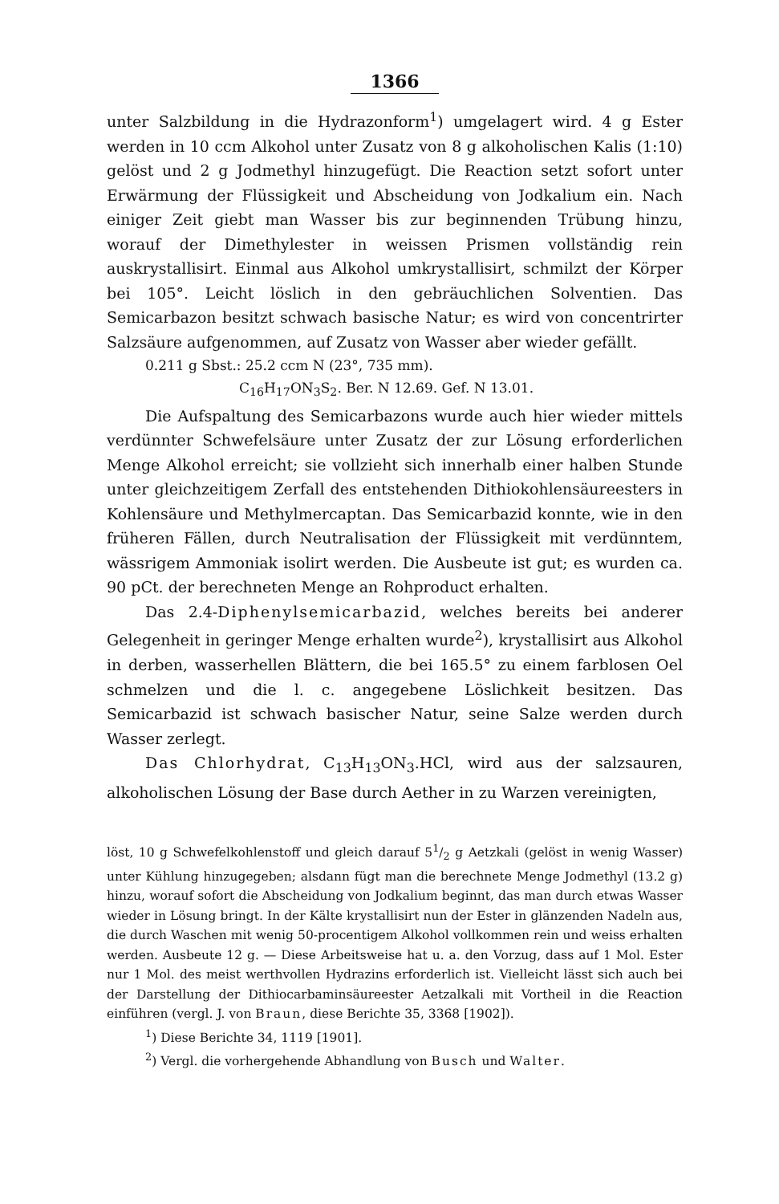1366
unter Salzbildung in die Hydrazonform<sup>1</sup>) umgelagert wird. 4 g Ester werden in 10 ccm Alkohol unter Zusatz von 8 g alkoholischen Kalis (1:10) gelöst und 2 g Jodmethyl hinzugefügt. Die Reaction setzt sofort unter Erwärmung der Flüssigkeit und Abscheidung von Jodkalium ein. Nach einiger Zeit giebt man Wasser bis zur beginnenden Trübung hinzu, worauf der Dimethylester in weissen Prismen vollständig rein auskrystallisirt. Einmal aus Alkohol umkrystallisirt, schmilzt der Körper bei 105°. Leicht löslich in den gebräuchlichen Solventien. Das Semicarbazon besitzt schwach basische Natur; es wird von concentrirter Salzsäure aufgenommen, auf Zusatz von Wasser aber wieder gefällt.
0.211 g Sbst.: 25.2 ccm N (23°, 735 mm).
C<sub>16</sub>H<sub>17</sub>ON<sub>3</sub>S<sub>2</sub>. Ber. N 12.69. Gef. N 13.01.
Die Aufspaltung des Semicarbazons wurde auch hier wieder mittels verdünnter Schwefelsäure unter Zusatz der zur Lösung erforderlichen Menge Alkohol erreicht; sie vollzieht sich innerhalb einer halben Stunde unter gleichzeitigem Zerfall des entstehenden Dithiokohlensäureesters in Kohlensäure und Methylmercaptan. Das Semicarbazid konnte, wie in den früheren Fällen, durch Neutralisation der Flüssigkeit mit verdünntem, wässrigem Ammoniak isolirt werden. Die Ausbeute ist gut; es wurden ca. 90 pCt. der berechneten Menge an Rohproduct erhalten.
Das 2.4-Diphenylsemicarbazid, welches bereits bei anderer Gelegenheit in geringer Menge erhalten wurde<sup>2</sup>), krystallisirt aus Alkohol in derben, wasserhellen Blättern, die bei 165.5° zu einem farblosen Oel schmelzen und die l. c. angegebene Löslichkeit besitzen. Das Semicarbazid ist schwach basischer Natur, seine Salze werden durch Wasser zerlegt.
Das Chlorhydrat, C<sub>13</sub>H<sub>13</sub>ON<sub>3</sub>.HCl, wird aus der salzsauren, alkoholischen Lösung der Base durch Aether in zu Warzen vereinigten,
löst, 10 g Schwefelkohlenstoff und gleich darauf 51/2 g Aetzkali (gelöst in wenig Wasser) unter Kühlung hinzugegeben; alsdann fügt man die berechnete Menge Jodmethyl (13.2 g) hinzu, worauf sofort die Abscheidung von Jodkalium beginnt, das man durch etwas Wasser wieder in Lösung bringt. In der Kälte krystallisirt nun der Ester in glänzenden Nadeln aus, die durch Waschen mit wenig 50-procentigem Alkohol vollkommen rein und weiss erhalten werden. Ausbeute 12 g. — Diese Arbeitsweise hat u. a. den Vorzug, dass auf 1 Mol. Ester nur 1 Mol. des meist werthvollen Hydrazins erforderlich ist. Vielleicht lässt sich auch bei der Darstellung der Dithiocarbaminsäureester Aetzalkali mit Vortheil in die Reaction einführen (vergl. J. von Braun, diese Berichte 35, 3368 [1902]).
<sup>1</sup>) Diese Berichte 34, 1119 [1901].
<sup>2</sup>) Vergl. die vorhergehende Abhandlung von Busch und Walter.